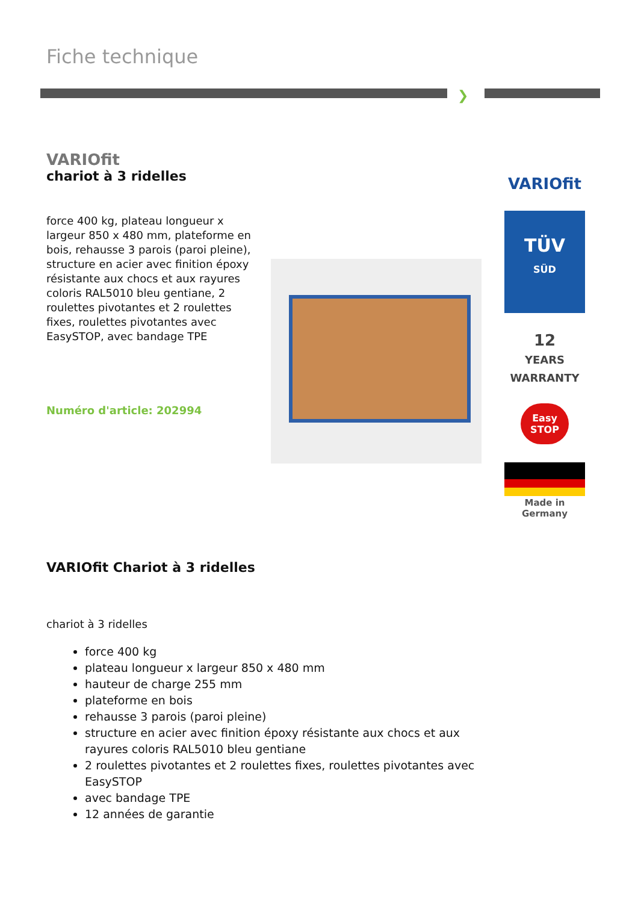Fiche technique
❯
VARIOfit
chariot à 3 ridelles
force 400 kg, plateau longueur x largeur 850 x 480 mm, plateforme en bois, rehausse 3 parois (paroi pleine), structure en acier avec finition époxy résistante aux chocs et aux rayures coloris RAL5010 bleu gentiane, 2 roulettes pivotantes et 2 roulettes fixes, roulettes pivotantes avec EasySTOP, avec bandage TPE
Numéro d'article: 202994
VARIOfit
TÜV
SÜD
12
YEARS
WARRANTY
Easy STOP
Made in
Germany
VARIOfit Chariot à 3 ridelles
chariot à 3 ridelles
force 400 kg
plateau longueur x largeur 850 x 480 mm
hauteur de charge 255 mm
plateforme en bois
rehausse 3 parois (paroi pleine)
structure en acier avec finition époxy résistante aux chocs et aux rayures coloris RAL5010 bleu gentiane
2 roulettes pivotantes et 2 roulettes fixes, roulettes pivotantes avec EasySTOP
avec bandage TPE
12 années de garantie